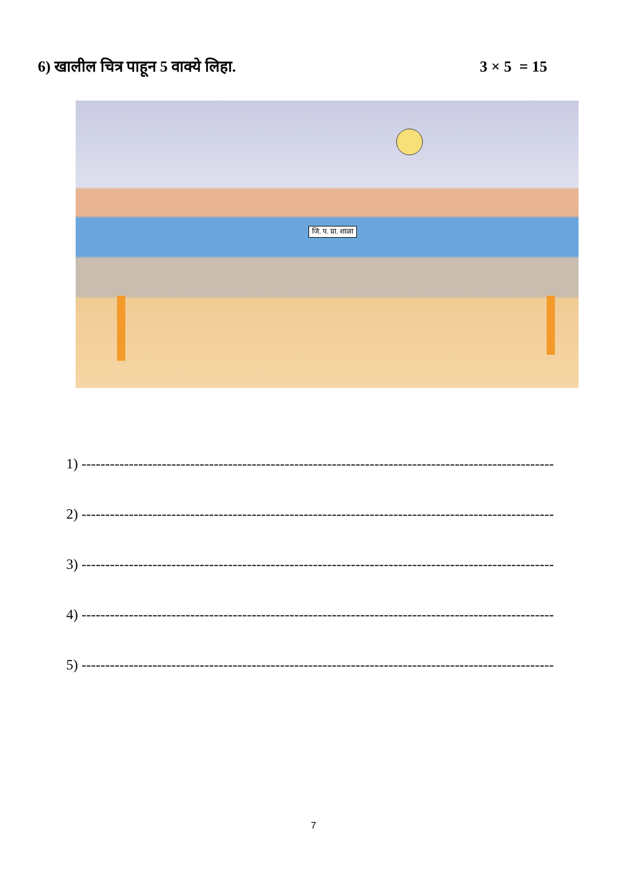6) खालील चित्र पाहून 5 वाक्ये लिहा. 3 × 5 = 15
जि. प. प्रा. शाळा
1) ----------------------------------------------------------------------------------------------------
2) ----------------------------------------------------------------------------------------------------
3) ----------------------------------------------------------------------------------------------------
4) ----------------------------------------------------------------------------------------------------
5) ----------------------------------------------------------------------------------------------------
7